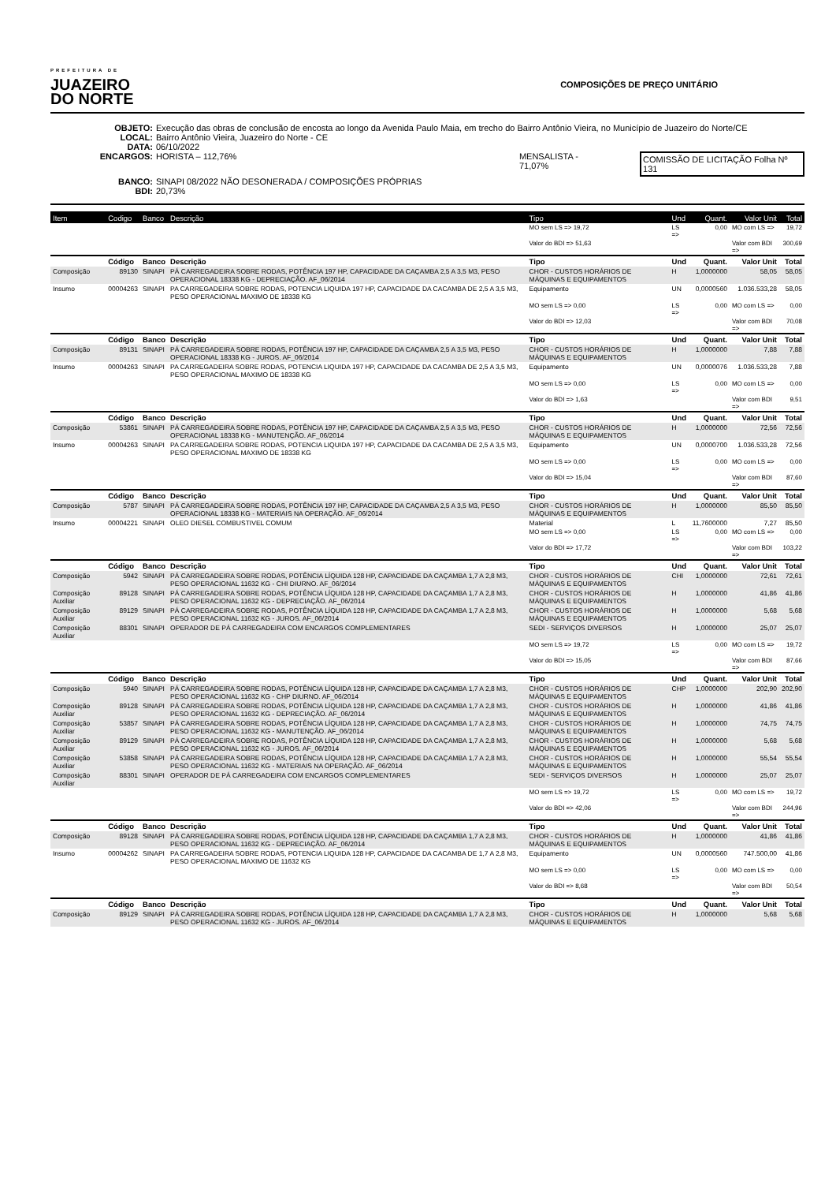PREFEITURA DE
JUAZEIRO
DO NORTE
COMPOSIÇÕES DE PREÇO UNITÁRIO
OBJETO: Execução das obras de conclusão de encosta ao longo da Avenida Paulo Maia, em trecho do Bairro Antônio Vieira, no Município de Juazeiro do Norte/CE
LOCAL: Bairro Antônio Vieira, Juazeiro do Norte - CE
DATA: 06/10/2022
ENCARGOS: HORISTA – 112,76% MENSALISTA - 71,07% COMISSÃO DE LICITAÇÃO Folha Nº 131
BANCO: SINAPI 08/2022 NÃO DESONERADA / COMPOSIÇÕES PRÓPRIAS
BDI: 20,73%
| Item | Codigo | Banco | Descrição | Tipo | Und | Quant. | Valor Unit | Total |
| --- | --- | --- | --- | --- | --- | --- | --- | --- |
| | | | | MO sem LS => 19,72 | LS => | 0,00 | MO com LS => | 19,72 |
| | | | | Valor do BDI => 51,63 | | | Valor com BDI => | 300,69 |
| | Código | Banco | Descrição | Tipo | Und | Quant. | Valor Unit | Total |
| Composição | 89130 | SINAPI | PÁ CARREGADEIRA SOBRE RODAS, POTÊNCIA 197 HP, CAPACIDADE DA CAÇAMBA 2,5 A 3,5 M3, PESO OPERACIONAL 18338 KG - DEPRECIAÇÃO. AF_06/2014 | CHOR - CUSTOS HORÁRIOS DE MÁQUINAS E EQUIPAMENTOS | H | 1,0000000 | 58,05 | 58,05 |
| Insumo | 00004263 | SINAPI | PA CARREGADEIRA SOBRE RODAS, POTENCIA LIQUIDA 197 HP, CAPACIDADE DA CACAMBA DE 2,5 A 3,5 M3, PESO OPERACIONAL MAXIMO DE 18338 KG | Equipamento | UN | 0,0000560 | 1.036.533,28 | 58,05 |
| | | | | MO sem LS => 0,00 | LS => | 0,00 | MO com LS => | 0,00 |
| | | | | Valor do BDI => 12,03 | | | Valor com BDI => | 70,08 |
| | Código | Banco | Descrição | Tipo | Und | Quant. | Valor Unit | Total |
| Composição | 89131 | SINAPI | PÁ CARREGADEIRA SOBRE RODAS, POTÊNCIA 197 HP, CAPACIDADE DA CAÇAMBA 2,5 A 3,5 M3, PESO OPERACIONAL 18338 KG - JUROS. AF_06/2014 | CHOR - CUSTOS HORÁRIOS DE MÁQUINAS E EQUIPAMENTOS | H | 1,0000000 | 7,88 | 7,88 |
| Insumo | 00004263 | SINAPI | PA CARREGADEIRA SOBRE RODAS, POTENCIA LIQUIDA 197 HP, CAPACIDADE DA CACAMBA DE 2,5 A 3,5 M3, PESO OPERACIONAL MAXIMO DE 18338 KG | Equipamento | UN | 0,0000076 | 1.036.533,28 | 7,88 |
| | | | | MO sem LS => 0,00 | LS => | 0,00 | MO com LS => | 0,00 |
| | | | | Valor do BDI => 1,63 | | | Valor com BDI => | 9,51 |
| | Código | Banco | Descrição | Tipo | Und | Quant. | Valor Unit | Total |
| Composição | 53861 | SINAPI | PÁ CARREGADEIRA SOBRE RODAS, POTÊNCIA 197 HP, CAPACIDADE DA CAÇAMBA 2,5 A 3,5 M3, PESO OPERACIONAL 18338 KG - MANUTENÇÃO. AF_06/2014 | CHOR - CUSTOS HORÁRIOS DE MÁQUINAS E EQUIPAMENTOS | H | 1,0000000 | 72,56 | 72,56 |
| Insumo | 00004263 | SINAPI | PA CARREGADEIRA SOBRE RODAS, POTENCIA LIQUIDA 197 HP, CAPACIDADE DA CACAMBA DE 2,5 A 3,5 M3, PESO OPERACIONAL MAXIMO DE 18338 KG | Equipamento | UN | 0,0000700 | 1.036.533,28 | 72,56 |
| | | | | MO sem LS => 0,00 | LS => | 0,00 | MO com LS => | 0,00 |
| | | | | Valor do BDI => 15,04 | | | Valor com BDI => | 87,60 |
| | Código | Banco | Descrição | Tipo | Und | Quant. | Valor Unit | Total |
| Composição | 5787 | SINAPI | PÁ CARREGADEIRA SOBRE RODAS, POTÊNCIA 197 HP, CAPACIDADE DA CAÇAMBA 2,5 A 3,5 M3, PESO OPERACIONAL 18338 KG - MATERIAIS NA OPERAÇÃO. AF_06/2014 | CHOR - CUSTOS HORÁRIOS DE MÁQUINAS E EQUIPAMENTOS | H | 1,0000000 | 85,50 | 85,50 |
| Insumo | 00004221 | SINAPI | OLEO DIESEL COMBUSTIVEL COMUM | Material | L | 11,7600000 | 7,27 | 85,50 |
| | | | | MO sem LS => 0,00 | LS => | 0,00 | MO com LS => | 0,00 |
| | | | | Valor do BDI => 17,72 | | | Valor com BDI => | 103,22 |
| | Código | Banco | Descrição | Tipo | Und | Quant. | Valor Unit | Total |
| Composição | 5942 | SINAPI | PÁ CARREGADEIRA SOBRE RODAS, POTÊNCIA LÍQUIDA 128 HP, CAPACIDADE DA CAÇAMBA 1,7 A 2,8 M3, PESO OPERACIONAL 11632 KG - CHI DIURNO. AF_06/2014 | CHOR - CUSTOS HORÁRIOS DE MÁQUINAS E EQUIPAMENTOS | CHI | 1,0000000 | 72,61 | 72,61 |
| Composição Auxiliar | 89128 | SINAPI | PÁ CARREGADEIRA SOBRE RODAS, POTÊNCIA LÍQUIDA 128 HP, CAPACIDADE DA CAÇAMBA 1,7 A 2,8 M3, PESO OPERACIONAL 11632 KG - DEPRECIAÇÃO. AF_06/2014 | CHOR - CUSTOS HORÁRIOS DE MÁQUINAS E EQUIPAMENTOS | H | 1,0000000 | 41,86 | 41,86 |
| Composição Auxiliar | 89129 | SINAPI | PÁ CARREGADEIRA SOBRE RODAS, POTÊNCIA LÍQUIDA 128 HP, CAPACIDADE DA CAÇAMBA 1,7 A 2,8 M3, PESO OPERACIONAL 11632 KG - JUROS. AF_06/2014 | CHOR - CUSTOS HORÁRIOS DE MÁQUINAS E EQUIPAMENTOS | H | 1,0000000 | 5,68 | 5,68 |
| Composição Auxiliar | 88301 | SINAPI | OPERADOR DE PÁ CARREGADEIRA COM ENCARGOS COMPLEMENTARES | SEDI - SERVIÇOS DIVERSOS | H | 1,0000000 | 25,07 | 25,07 |
| | | | | MO sem LS => 19,72 | LS => | 0,00 | MO com LS => | 19,72 |
| | | | | Valor do BDI => 15,05 | | | Valor com BDI => | 87,66 |
| | Código | Banco | Descrição | Tipo | Und | Quant. | Valor Unit | Total |
| Composição | 5940 | SINAPI | PÁ CARREGADEIRA SOBRE RODAS, POTÊNCIA LÍQUIDA 128 HP, CAPACIDADE DA CAÇAMBA 1,7 A 2,8 M3, PESO OPERACIONAL 11632 KG - CHP DIURNO. AF_06/2014 | CHOR - CUSTOS HORÁRIOS DE MÁQUINAS E EQUIPAMENTOS | CHP | 1,0000000 | 202,90 | 202,90 |
| Composição Auxiliar | 89128 | SINAPI | PÁ CARREGADEIRA SOBRE RODAS, POTÊNCIA LÍQUIDA 128 HP, CAPACIDADE DA CAÇAMBA 1,7 A 2,8 M3, PESO OPERACIONAL 11632 KG - DEPRECIAÇÃO. AF_06/2014 | CHOR - CUSTOS HORÁRIOS DE MÁQUINAS E EQUIPAMENTOS | H | 1,0000000 | 41,86 | 41,86 |
| Composição Auxiliar | 53857 | SINAPI | PÁ CARREGADEIRA SOBRE RODAS, POTÊNCIA LÍQUIDA 128 HP, CAPACIDADE DA CAÇAMBA 1,7 A 2,8 M3, PESO OPERACIONAL 11632 KG - MANUTENÇÃO. AF_06/2014 | CHOR - CUSTOS HORÁRIOS DE MÁQUINAS E EQUIPAMENTOS | H | 1,0000000 | 74,75 | 74,75 |
| Composição Auxiliar | 89129 | SINAPI | PÁ CARREGADEIRA SOBRE RODAS, POTÊNCIA LÍQUIDA 128 HP, CAPACIDADE DA CAÇAMBA 1,7 A 2,8 M3, PESO OPERACIONAL 11632 KG - JUROS. AF_06/2014 | CHOR - CUSTOS HORÁRIOS DE MÁQUINAS E EQUIPAMENTOS | H | 1,0000000 | 5,68 | 5,68 |
| Composição Auxiliar | 53858 | SINAPI | PÁ CARREGADEIRA SOBRE RODAS, POTÊNCIA LÍQUIDA 128 HP, CAPACIDADE DA CAÇAMBA 1,7 A 2,8 M3, PESO OPERACIONAL 11632 KG - MATERIAIS NA OPERAÇÃO. AF_06/2014 | CHOR - CUSTOS HORÁRIOS DE MÁQUINAS E EQUIPAMENTOS | H | 1,0000000 | 55,54 | 55,54 |
| Composição Auxiliar | 88301 | SINAPI | OPERADOR DE PÁ CARREGADEIRA COM ENCARGOS COMPLEMENTARES | SEDI - SERVIÇOS DIVERSOS | H | 1,0000000 | 25,07 | 25,07 |
| | | | | MO sem LS => 19,72 | LS => | 0,00 | MO com LS => | 19,72 |
| | | | | Valor do BDI => 42,06 | | | Valor com BDI => | 244,96 |
| | Código | Banco | Descrição | Tipo | Und | Quant. | Valor Unit | Total |
| Composição | 89128 | SINAPI | PÁ CARREGADEIRA SOBRE RODAS, POTÊNCIA LÍQUIDA 128 HP, CAPACIDADE DA CAÇAMBA 1,7 A 2,8 M3, PESO OPERACIONAL 11632 KG - DEPRECIAÇÃO. AF_06/2014 | CHOR - CUSTOS HORÁRIOS DE MÁQUINAS E EQUIPAMENTOS | H | 1,0000000 | 41,86 | 41,86 |
| Insumo | 00004262 | SINAPI | PA CARREGADEIRA SOBRE RODAS, POTENCIA LIQUIDA 128 HP, CAPACIDADE DA CACAMBA DE 1,7 A 2,8 M3, PESO OPERACIONAL MAXIMO DE 11632 KG | Equipamento | UN | 0,0000560 | 747.500,00 | 41,86 |
| | | | | MO sem LS => 0,00 | LS => | 0,00 | MO com LS => | 0,00 |
| | | | | Valor do BDI => 8,68 | | | Valor com BDI => | 50,54 |
| | Código | Banco | Descrição | Tipo | Und | Quant. | Valor Unit | Total |
| Composição | 89129 | SINAPI | PÁ CARREGADEIRA SOBRE RODAS, POTÊNCIA LÍQUIDA 128 HP, CAPACIDADE DA CAÇAMBA 1,7 A 2,8 M3, PESO OPERACIONAL 11632 KG - JUROS. AF_06/2014 | CHOR - CUSTOS HORÁRIOS DE MÁQUINAS E EQUIPAMENTOS | H | 1,0000000 | 5,68 | 5,68 |